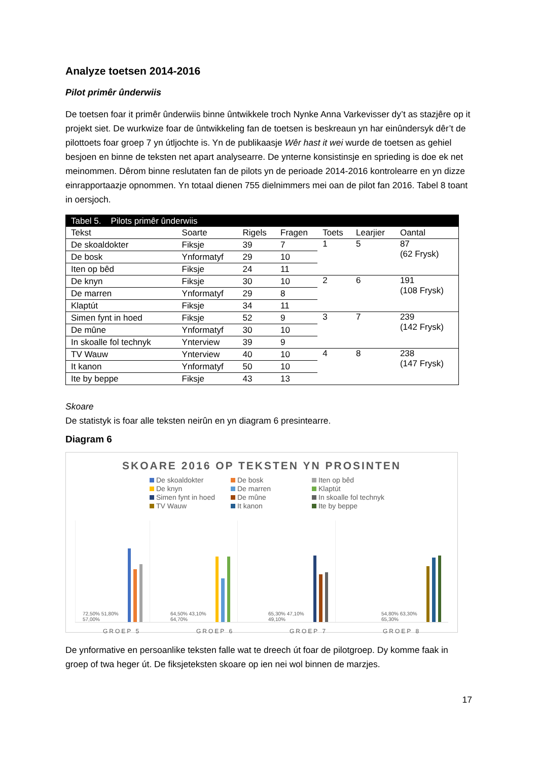Analyze toetsen 2014-2016
Pilot primêr ûnderwiis
De toetsen foar it primêr ûnderwiis binne ûntwikkele troch Nynke Anna Varkevisser dy’t as stazjêre op it projekt siet. De wurkwize foar de ûntwikkeling fan de toetsen is beskreaun yn har einûndersyk dêr’t de pilottoets foar groep 7 yn útljochte is. Yn de publikaasje Wêr hast it wei wurde de toetsen as gehiel besjoen en binne de teksten net apart analysearre. De ynterne konsistinsje en sprieding is doe ek net meinommen. Dêrom binne reslutaten fan de pilots yn de perioade 2014-2016 kontrolearre en yn dizze einrapportaazje opnommen. Yn totaal dienen 755 dielnimmers mei oan de pilot fan 2016. Tabel 8 toant in oersjoch.
| Tabel 5. Pilots primêr ûnderwiis | | | | | | |
| Tekst | Soarte | Rigels | Fragen | Toets | Learjier | Oantal |
| De skoaldokter | Fiksje | 39 | 7 | 1 | 5 | 87 (62 Frysk) |
| De bosk | Ynformatyf | 29 | 10 | | | |
| Iten op bêd | Fiksje | 24 | 11 | | | |
| De knyn | Fiksje | 30 | 10 | 2 | 6 | 191 (108 Frysk) |
| De marren | Ynformatyf | 29 | 8 | | | |
| Klaptút | Fiksje | 34 | 11 | | | |
| Simen fynt in hoed | Fiksje | 52 | 9 | 3 | 7 | 239 (142 Frysk) |
| De mûne | Ynformatyf | 30 | 10 | | | |
| In skoalle fol technyk | Ynterview | 39 | 9 | | | |
| TV Wauw | Ynterview | 40 | 10 | 4 | 8 | 238 (147 Frysk) |
| It kanon | Ynformatyf | 50 | 10 | | | |
| Ite by beppe | Fiksje | 43 | 13 | | | |
Skoare
De statistyk is foar alle teksten neirûn en yn diagram 6 presintearre.
Diagram 6
SKOARE 2016 OP TEKSTEN YN PROSINTEN
De skoaldokter De bosk Iten op bêd De knyn De marren Klaptút Simen fynt in hoed De mûne In skoalle fol technyk TV Wauw It kanon Ite by beppe
72,50% 51,80% 57,00% 64,50% 43,10% 64,70% 65,30% 47,10% 49,10% 54,80% 63,30% 65,30%
GROEP 5 GROEP 6 GROEP 7 GROEP 8
De ynformative en persoanlike teksten falle wat te dreech út foar de pilotgroep. Dy komme faak in groep of twa heger út. De fiksjeteksten skoare op ien nei wol binnen de marzjes.
17